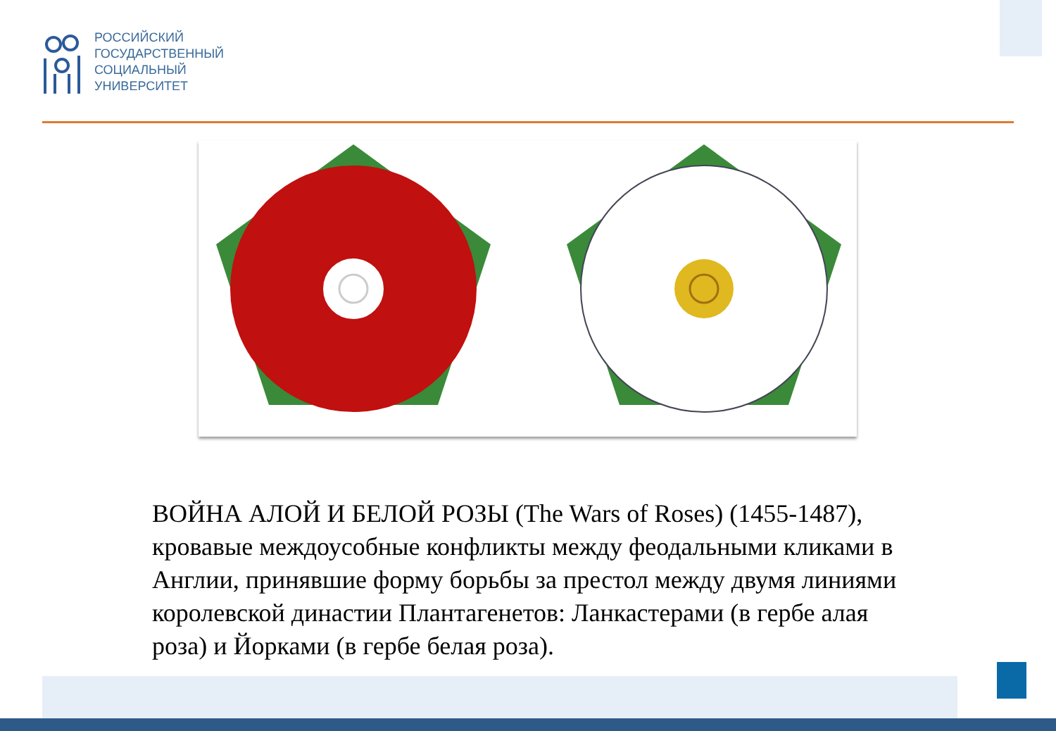РОССИЙСКИЙ
ГОСУДАРСТВЕННЫЙ
СОЦИАЛЬНЫЙ
УНИВЕРСИТЕТ
ВОЙНА АЛОЙ И БЕЛОЙ РОЗЫ (The Wars of Roses) (1455-1487), кровавые междоусобные конфликты между феодальными кликами в Англии, принявшие форму борьбы за престол между двумя линиями королевской династии Плантагенетов: Ланкастерами (в гербе алая роза) и Йорками (в гербе белая роза).